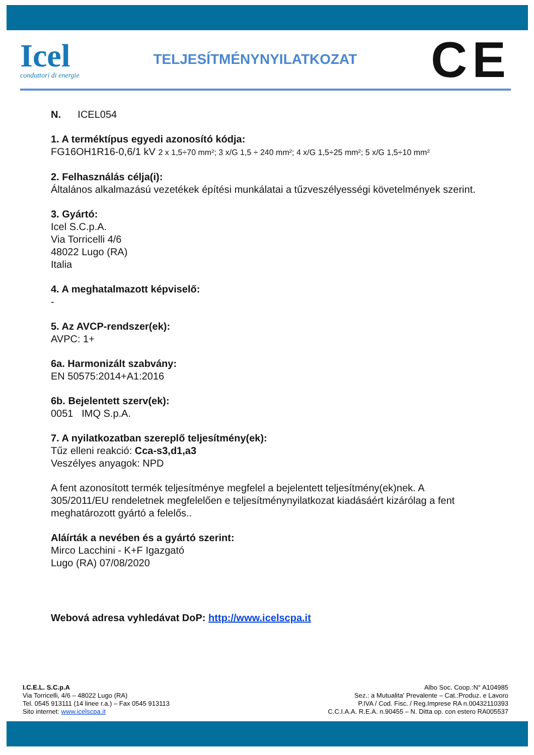Icel
conduttori di energie
TELJESÍTMÉNYNYILATKOZAT
CE
N. ICEL054
1. A terméktípus egyedi azonosító kódja:
FG16OH1R16-0,6/1 kV 2 x 1,5÷70 mm²; 3 x/G 1,5 ÷ 240 mm²; 4 x/G 1,5÷25 mm²; 5 x/G 1,5÷10 mm²
2. Felhasználás célja(i):
Általános alkalmazású vezetékek építési munkálatai a tűzveszélyességi követelmények szerint.
3. Gyártó:
Icel S.C.p.A.
Via Torricelli 4/6
48022 Lugo (RA)
Italia
4. A meghatalmazott képviselő:
-
5. Az AVCP-rendszer(ek):
AVPC: 1+
6a. Harmonizált szabvány:
EN 50575:2014+A1:2016
6b. Bejelentett szerv(ek):
0051 IMQ S.p.A.
7. A nyilatkozatban szereplő teljesítmény(ek):
Tűz elleni reakció: Cca-s3,d1,a3
Veszélyes anyagok: NPD
A fent azonosított termék teljesítménye megfelel a bejelentett teljesítmény(ek)nek. A 305/2011/EU rendeletnek megfelelően e teljesítménynyilatkozat kiadásáért kizárólag a fent meghatározott gyártó a felelős..
Aláírták a nevében és a gyártó szerint:
Mirco Lacchini - K+F Igazgató
Lugo (RA) 07/08/2020
Webová adresa vyhledávat DoP: http://www.icelscpa.it
I.C.E.L. S.C.p.A
Via Torricelli, 4/6 – 48022 Lugo (RA)
Tel. 0545 913111 (14 linee r.a.) – Fax 0545 913113
Sito internet: www.icelscpa.it
Albo Soc. Coop.:N° A104985
Sez.: a Mutualita' Prevalente – Cat.:Produz. e Lavoro
P.IVA / Cod. Fisc. / Reg.Imprese RA n.00432110393
C.C.I.A.A. R.E.A. n.90455 – N. Ditta op. con estero RA005537